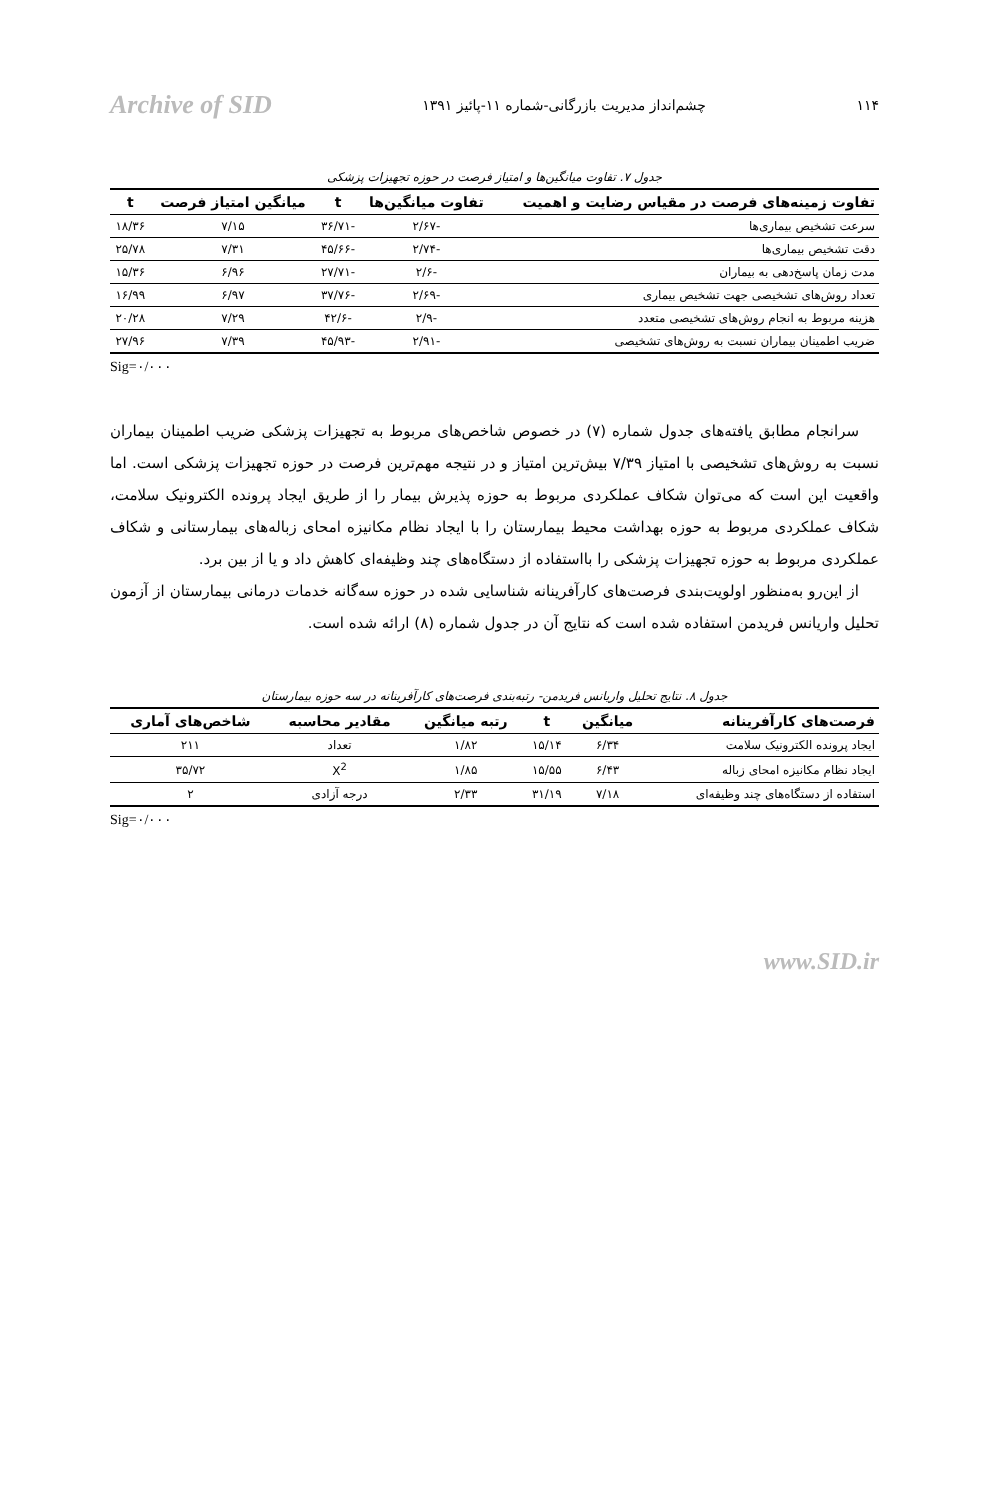۱۱۴ چشم‌انداز مدیریت بازرگانی-شماره ۱۱-پائیز ۱۳۹۱ Archive of SID
جدول ۷. تفاوت میانگین‌ها و امتیاز فرصت در حوزه تجهیزات پزشکی
| تفاوت زمینه‌های فرصت در مقیاس رضایت و اهمیت | تفاوت میانگین‌ها | t | میانگین امتیاز فرصت | t |
| --- | --- | --- | --- | --- |
| سرعت تشخیص بیماری‌ها | -۲/۶۷ | -۳۶/۷۱ | ۷/۱۵ | ۱۸/۳۶ |
| دقت تشخیص بیماری‌ها | -۲/۷۴ | -۴۵/۶۶ | ۷/۳۱ | ۲۵/۷۸ |
| مدت زمان پاسخ‌دهی به بیماران | -۲/۶ | -۲۷/۷۱ | ۶/۹۶ | ۱۵/۳۶ |
| تعداد روش‌های تشخیصی جهت تشخیص بیماری | -۲/۶۹ | -۳۷/۷۶ | ۶/۹۷ | ۱۶/۹۹ |
| هزینه مربوط به انجام روش‌های تشخیصی متعدد | -۲/۹ | -۴۲/۶ | ۷/۲۹ | ۲۰/۲۸ |
| ضریب اطمینان بیماران نسبت به روش‌های تشخیصی | -۲/۹۱ | -۴۵/۹۳ | ۷/۳۹ | ۲۷/۹۶ |
Sig=۰/۰۰۰
سرانجام مطابق یافته‌های جدول شماره (۷) در خصوص شاخص‌های مربوط به تجهیزات پزشکی ضریب اطمینان بیماران نسبت به روش‌های تشخیصی با امتیاز ۷/۳۹ بیش‌ترین امتیاز و در نتیجه مهم‌ترین فرصت در حوزه تجهیزات پزشکی است. اما واقعیت این است که می‌توان شکاف عملکردی مربوط به حوزه پذیرش بیمار را از طریق ایجاد پرونده الکترونیک سلامت، شکاف عملکردی مربوط به حوزه بهداشت محیط بیمارستان را با ایجاد نظام مکانیزه امحای زباله‌های بیمارستانی و شکاف عملکردی مربوط به حوزه تجهیزات پزشکی را بااستفاده از دستگاه‌های چند وظیفه‌ای کاهش داد و یا از بین برد.
از این‌رو به‌منظور اولویت‌بندی فرصت‌های کارآفرینانه شناسایی شده در حوزه سه‌گانه خدمات درمانی بیمارستان از آزمون تحلیل واریانس فریدمن استفاده شده است که نتایج آن در جدول شماره (۸) ارائه شده است.
جدول ۸. نتایج تحلیل واریانس فریدمن- رتبه‌بندی فرصت‌های کارآفرینانه در سه حوزه بیمارستان
| فرصت‌های کارآفرینانه | میانگین | t | رتبه میانگین | مقادیر محاسبه | شاخص‌های آماری |
| --- | --- | --- | --- | --- | --- |
| ایجاد پرونده الکترونیک سلامت | ۶/۳۴ | ۱۵/۱۴ | ۱/۸۲ | تعداد | ۲۱۱ |
| ایجاد نظام مکانیزه امحای زباله | ۶/۴۳ | ۱۵/۵۵ | ۱/۸۵ | X<sup>2</sup> | ۳۵/۷۲ |
| استفاده از دستگاه‌های چند وظیفه‌ای | ۷/۱۸ | ۳۱/۱۹ | ۲/۳۳ | درجه آزادی | ۲ |
Sig=۰/۰۰۰
www.SID.ir